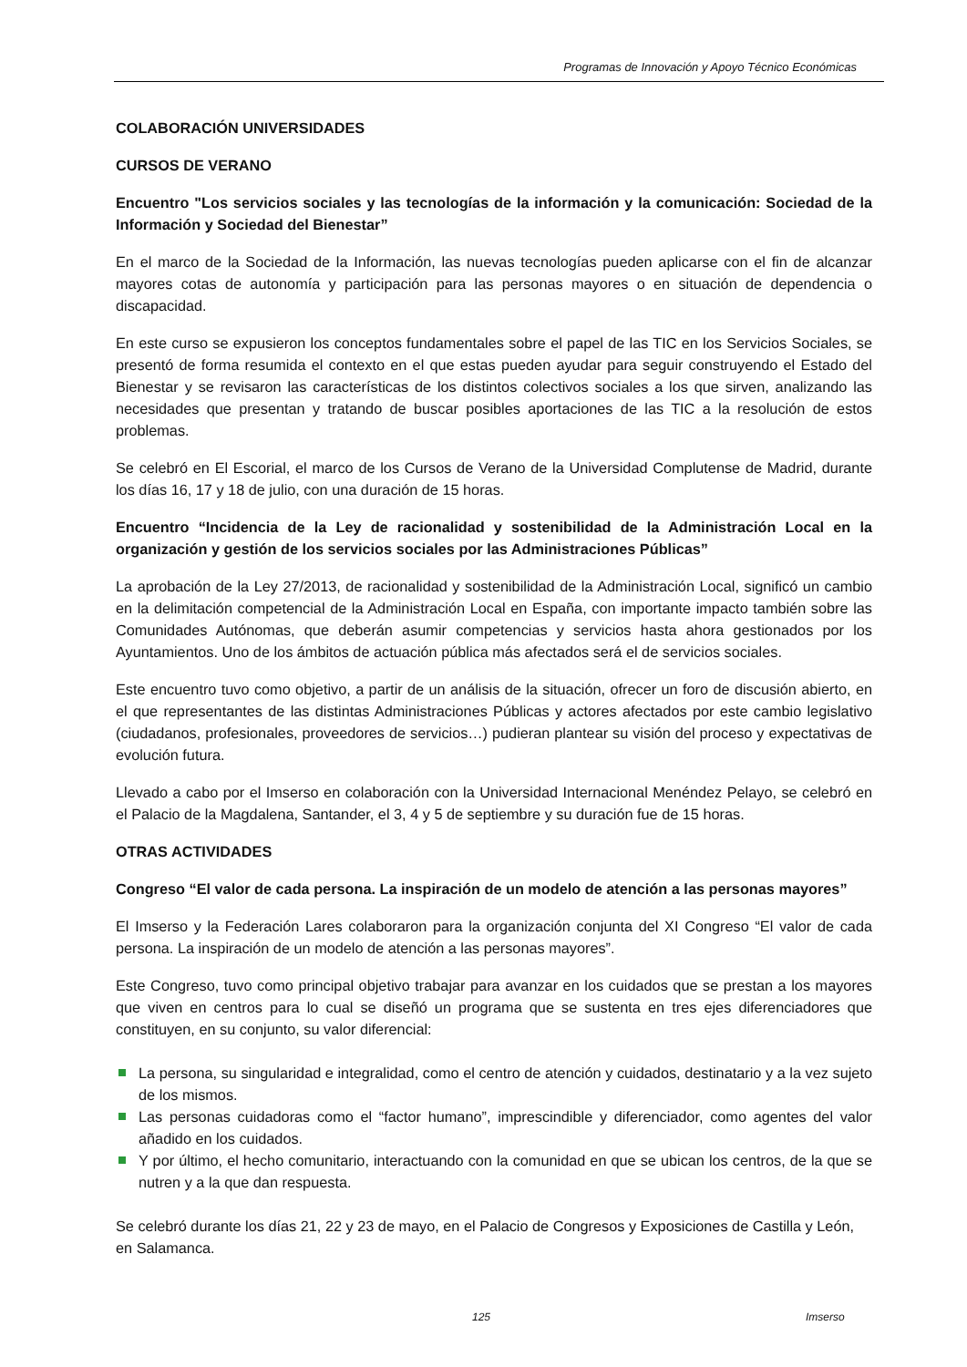Programas de Innovación y Apoyo Técnico Económicas
COLABORACIÓN UNIVERSIDADES
CURSOS DE VERANO
Encuentro "Los servicios sociales y las tecnologías de la información y la comunicación: Sociedad de la Información y Sociedad del Bienestar”
En el marco de la Sociedad de la Información, las nuevas tecnologías pueden aplicarse con el fin de alcanzar mayores cotas de autonomía y participación para las personas mayores o en situación de dependencia o discapacidad.
En este curso se expusieron los conceptos fundamentales sobre el papel de las TIC en los Servicios Sociales, se presentó de forma resumida el contexto en el que estas pueden ayudar para seguir construyendo el Estado del Bienestar y se revisaron las características de los distintos colectivos sociales a los que sirven, analizando las necesidades que presentan y tratando de buscar posibles aportaciones de las TIC a la resolución de estos problemas.
Se celebró en El Escorial, el marco de los Cursos de Verano de la Universidad Complutense de Madrid, durante los días 16, 17 y 18 de julio, con una duración de 15 horas.
Encuentro “Incidencia de la Ley de racionalidad y sostenibilidad de la Administración Local en la organización y gestión de los servicios sociales por las Administraciones Públicas”
La aprobación de la Ley 27/2013, de racionalidad y sostenibilidad de la Administración Local, significó un cambio en la delimitación competencial de la Administración Local en España, con importante impacto también sobre las Comunidades Autónomas, que deberán asumir competencias y servicios hasta ahora gestionados por los Ayuntamientos. Uno de los ámbitos de actuación pública más afectados será el de servicios sociales.
Este encuentro tuvo como objetivo, a partir de un análisis de la situación, ofrecer un foro de discusión abierto, en el que representantes de las distintas Administraciones Públicas y actores afectados por este cambio legislativo (ciudadanos, profesionales, proveedores de servicios…) pudieran plantear su visión del proceso y expectativas de evolución futura.
Llevado a cabo por el Imserso en colaboración con la Universidad Internacional Menéndez Pelayo, se celebró en el Palacio de la Magdalena, Santander, el 3, 4 y 5 de septiembre y su duración fue de 15 horas.
OTRAS ACTIVIDADES
Congreso “El valor de cada persona. La inspiración de un modelo de atención a las personas mayores”
El Imserso y la Federación Lares colaboraron para la organización conjunta del XI Congreso “El valor de cada persona. La inspiración de un modelo de atención a las personas mayores”.
Este Congreso, tuvo como principal objetivo trabajar para avanzar en los cuidados que se prestan a los mayores que viven en centros para lo cual se diseñó un programa que se sustenta en tres ejes diferenciadores que constituyen, en su conjunto, su valor diferencial:
La persona, su singularidad e integralidad, como el centro de atención y cuidados, destinatario y a la vez sujeto de los mismos.
Las personas cuidadoras como el “factor humano”, imprescindible y diferenciador, como agentes del valor añadido en los cuidados.
Y por último, el hecho comunitario, interactuando con la comunidad en que se ubican los centros, de la que se nutren y a la que dan respuesta.
Se celebró durante los días 21, 22 y 23 de mayo, en el Palacio de Congresos y Exposiciones de Castilla y León, en Salamanca.
125 Imserso